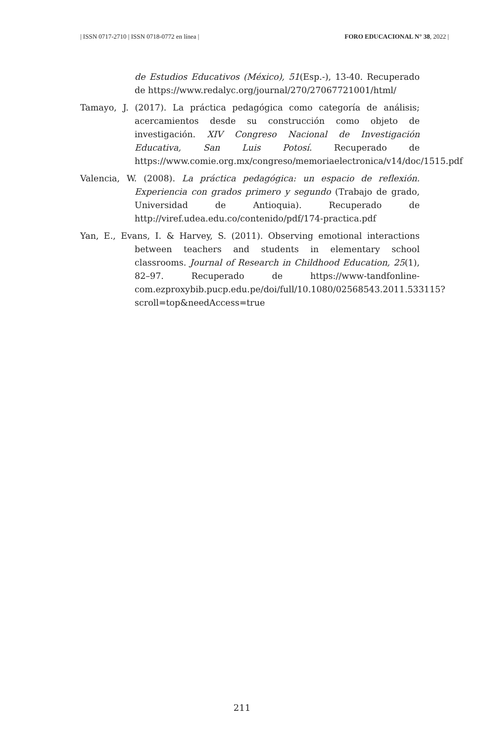| ISSN 0717-2710 | ISSN 0718-0772 en línea | FORO EDUCACIONAL N° 38, 2022 |
de Estudios Educativos (México), 51(Esp.-), 13-40. Recuperado de https://www.redalyc.org/journal/270/27067721001/html/
Tamayo, J. (2017). La práctica pedagógica como categoría de análisis; acercamientos desde su construcción como objeto de investigación. XIV Congreso Nacional de Investigación Educativa, San Luis Potosí. Recuperado de https://www.comie.org.mx/congreso/memoriaelectronica/v14/doc/1515.pdf
Valencia, W. (2008). La práctica pedagógica: un espacio de reflexión. Experiencia con grados primero y segundo (Trabajo de grado, Universidad de Antioquia). Recuperado de http://viref.udea.edu.co/contenido/pdf/174-practica.pdf
Yan, E., Evans, I. & Harvey, S. (2011). Observing emotional interactions between teachers and students in elementary school classrooms. Journal of Research in Childhood Education, 25(1), 82–97. Recuperado de https://www-tandfonline-com.ezproxybib.pucp.edu.pe/doi/full/10.1080/02568543.2011.533115?scroll=top&needAccess=true
211